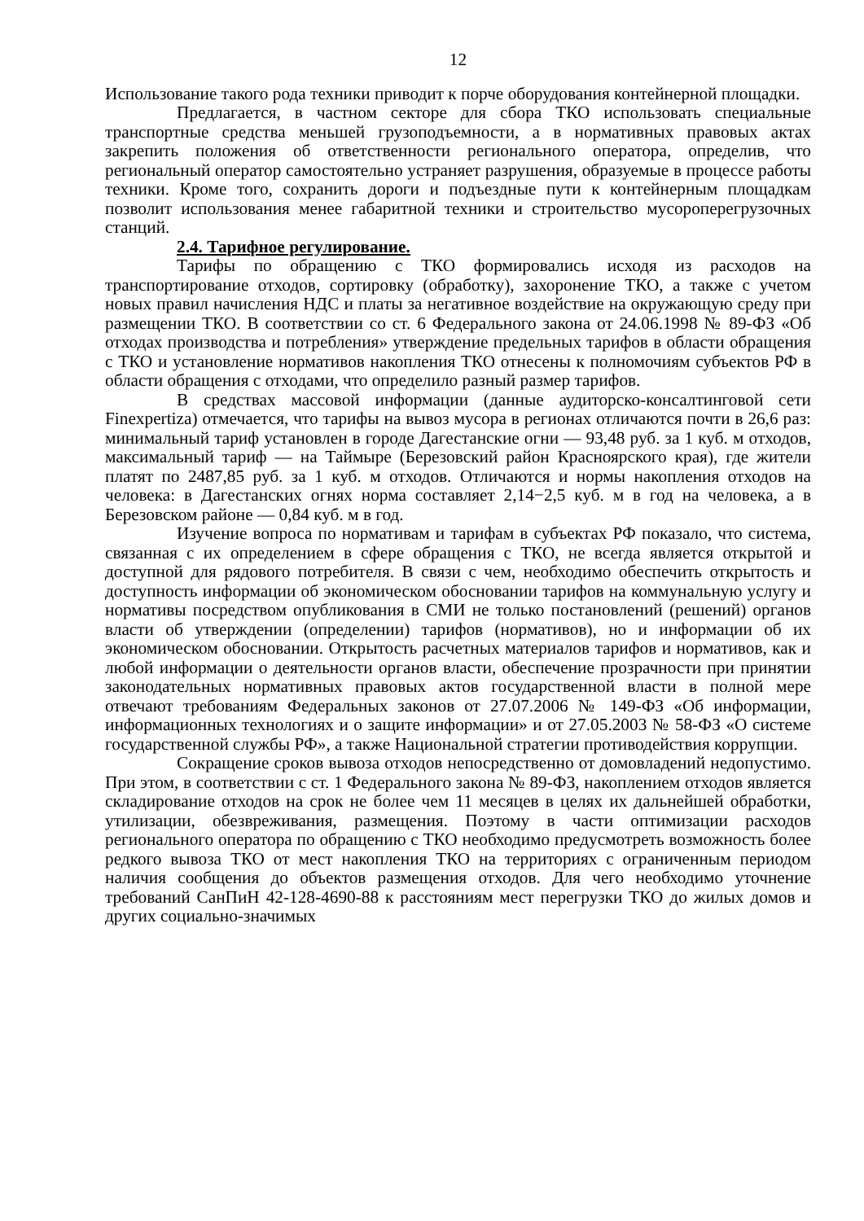12
Использование такого рода техники приводит к порче оборудования контейнерной площадки.
Предлагается, в частном секторе для сбора ТКО использовать специальные транспортные средства меньшей грузоподъемности, а в нормативных правовых актах закрепить положения об ответственности регионального оператора, определив, что региональный оператор самостоятельно устраняет разрушения, образуемые в процессе работы техники. Кроме того, сохранить дороги и подъездные пути к контейнерным площадкам позволит использования менее габаритной техники и строительство мусороперегрузочных станций.
2.4. Тарифное регулирование.
Тарифы по обращению с ТКО формировались исходя из расходов на транспортирование отходов, сортировку (обработку), захоронение ТКО, а также с учетом новых правил начисления НДС и платы за негативное воздействие на окружающую среду при размещении ТКО. В соответствии со ст. 6 Федерального закона от 24.06.1998 № 89-ФЗ «Об отходах производства и потребления» утверждение предельных тарифов в области обращения с ТКО и установление нормативов накопления ТКО отнесены к полномочиям субъектов РФ в области обращения с отходами, что определило разный размер тарифов.
В средствах массовой информации (данные аудиторско-консалтинговой сети Finexpertiza) отмечается, что тарифы на вывоз мусора в регионах отличаются почти в 26,6 раз: минимальный тариф установлен в городе Дагестанские огни — 93,48 руб. за 1 куб. м отходов, максимальный тариф — на Таймыре (Березовский район Красноярского края), где жители платят по 2487,85 руб. за 1 куб. м отходов. Отличаются и нормы накопления отходов на человека: в Дагестанских огнях норма составляет 2,14−2,5 куб. м в год на человека, а в Березовском районе — 0,84 куб. м в год.
Изучение вопроса по нормативам и тарифам в субъектах РФ показало, что система, связанная с их определением в сфере обращения с ТКО, не всегда является открытой и доступной для рядового потребителя. В связи с чем, необходимо обеспечить открытость и доступность информации об экономическом обосновании тарифов на коммунальную услугу и нормативы посредством опубликования в СМИ не только постановлений (решений) органов власти об утверждении (определении) тарифов (нормативов), но и информации об их экономическом обосновании. Открытость расчетных материалов тарифов и нормативов, как и любой информации о деятельности органов власти, обеспечение прозрачности при принятии законодательных нормативных правовых актов государственной власти в полной мере отвечают требованиям Федеральных законов от 27.07.2006 № 149-ФЗ «Об информации, информационных технологиях и о защите информации» и от 27.05.2003 № 58-ФЗ «О системе государственной службы РФ», а также Национальной стратегии противодействия коррупции.
Сокращение сроков вывоза отходов непосредственно от домовладений недопустимо. При этом, в соответствии с ст. 1 Федерального закона № 89-ФЗ, накоплением отходов является складирование отходов на срок не более чем 11 месяцев в целях их дальнейшей обработки, утилизации, обезвреживания, размещения. Поэтому в части оптимизации расходов регионального оператора по обращению с ТКО необходимо предусмотреть возможность более редкого вывоза ТКО от мест накопления ТКО на территориях с ограниченным периодом наличия сообщения до объектов размещения отходов. Для чего необходимо уточнение требований СанПиН 42-128-4690-88 к расстояниям мест перегрузки ТКО до жилых домов и других социально-значимых